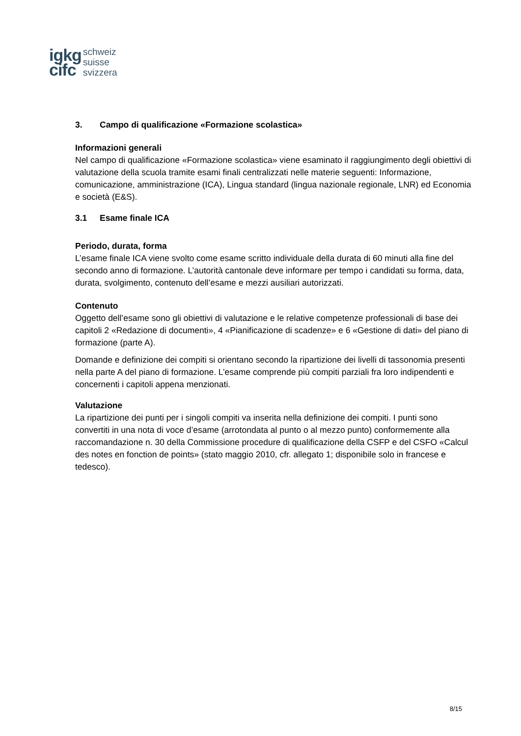igkg
cifc
schweiz
suisse
svizzera
3. Campo di qualificazione «Formazione scolastica»
Informazioni generali
Nel campo di qualificazione «Formazione scolastica» viene esaminato il raggiungimento degli obiettivi di valutazione della scuola tramite esami finali centralizzati nelle materie seguenti: Informazione, comunicazione, amministrazione (ICA), Lingua standard (lingua nazionale regionale, LNR) ed Economia e società (E&S).
3.1 Esame finale ICA
Periodo, durata, forma
L’esame finale ICA viene svolto come esame scritto individuale della durata di 60 minuti alla fine del secondo anno di formazione. L’autorità cantonale deve informare per tempo i candidati su forma, data, durata, svolgimento, contenuto dell’esame e mezzi ausiliari autorizzati.
Contenuto
Oggetto dell’esame sono gli obiettivi di valutazione e le relative competenze professionali di base dei capitoli 2 «Redazione di documenti», 4 «Pianificazione di scadenze» e 6 «Gestione di dati» del piano di formazione (parte A).
Domande e definizione dei compiti si orientano secondo la ripartizione dei livelli di tassonomia presenti nella parte A del piano di formazione. L’esame comprende più compiti parziali fra loro indipendenti e concernenti i capitoli appena menzionati.
Valutazione
La ripartizione dei punti per i singoli compiti va inserita nella definizione dei compiti. I punti sono convertiti in una nota di voce d’esame (arrotondata al punto o al mezzo punto) conformemente alla raccomandazione n. 30 della Commissione procedure di qualificazione della CSFP e del CSFO «Calcul des notes en fonction de points» (stato maggio 2010, cfr. allegato 1; disponibile solo in francese e tedesco).
8/15